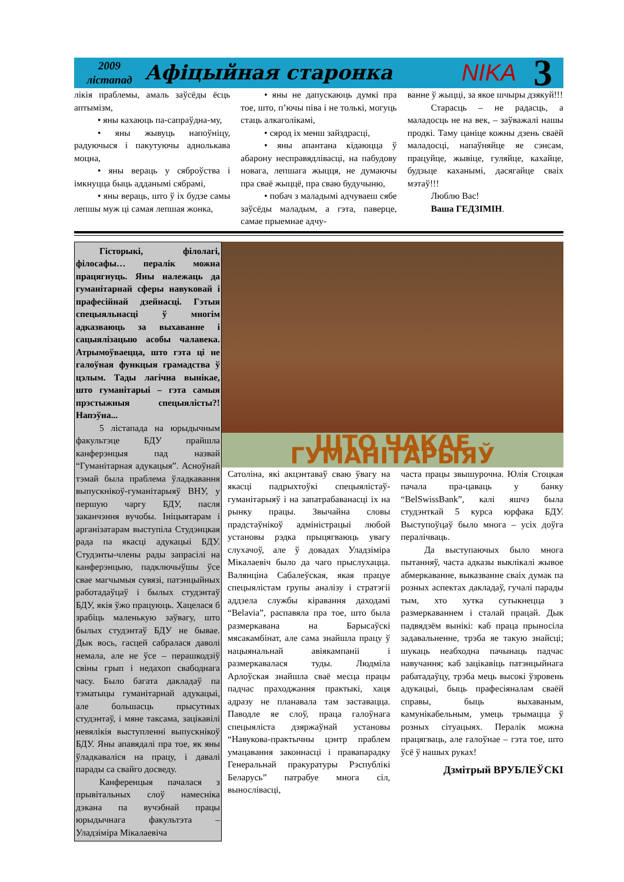2009
лістапад
Афіцыйная старонка
NIKA
3
лікія праблемы, амаль заўсёды ёсць аптымізм,
• яны кахаюць па-сапраўдна-му,
• яны жывуць напоўніцу, радуючыся і пакутуючы аднолькава моцна,
• яны вераць у сяброўства і імкнуцца быць адданымі сябрамі,
• яны вераць, што ў іх будзе самы лепшы муж ці самая лепшая жонка,
• яны не дапускаюць думкі пра тое, што, п’ючы піва і не толькі, могуць стаць алкаголікамі,
• сярод іх менш зайздрасці,
• яны апантана кідаюцца ў абарону несправядлівасці, на пабудову новага, лепшага жыцця, не думаючы пра сваё жыццё, пра сваю будучыню,
• побач з маладымі адчуваеш сябе заўсёды маладым, а гэта, паверце, самае прыемнае адчу-
ванне ў жыцці, за якое шчыры дзякуй!!!
Старасць – не радасць, а маладосць не на век, – заўважалі нашы продкі. Таму цаніце кожны дзень сваёй маладосці, напаўняйце яе сэнсам, працуйце, жывіце, гуляйце, кахайце, будзьце каханымі, дасягайце сваіх мэтаў!!!
Люблю Вас!
Ваша ГЕДЗІМІН.
Гісторыкі, філолагі, філосафы… пералік можна працягнуць. Яны належаць да гуманітарнай сферы навуковай і прафесійнай дзейнасці. Гэтыя спецыяльнасці ў многім адказваюць за выхаванне і сацыялізацыю асобы чалавека. Атрымоўваецца, што гэта ці не галоўная функцыя грамадства ў цэлым. Тады лагічна вынікае, што гуманітарыі – гэта самыя прэстыжныя спецыялісты?! Напэўна...
5 лістапада на юрыдычным факультэце БДУ прайшла канферэнцыя пад назвай “Гуманітарная адукацыя”. Асноўнай тэмай была праблема ўладкавання выпускнікоў-гуманітарыяў ВНУ, у першую чаргу БДУ, пасля заканчэння вучобы. Ініцыятарам і арганізатарам выступіла Студэнцкая рада па якасці адукацыі БДУ. Студэнты-члены рады запрасілі на канферэнцыю, падключыўшы ўсе свае магчымыя сувязі, патэнцыйных работадаўцаў і былых студэнтаў БДУ, якія ўжо працуюць. Хацелася б зрабіць маленькую заўвагу, што былых студэнтаў БДУ не бывае. Дык вось, гасцей сабралася даволі немала, але не ўсе – перашкодзіў свіны грып і недахоп свабоднага часу. Было багата дакладаў па тэматыцы гуманітарнай адукацыі, але большасць прысутных студэнтаў, і мяне таксама, зацікавілі невялікія выступленні выпускнікоў БДУ. Яны апавядалі пра тое, як яны ўладкаваліся на працу, і давалі парады са свайго досведу.
Канференцыя пачалася з прывітальных слоў намесніка дэкана па вучэбнай працы юрыдычнага факультэта – Уладзіміра Мікалаевіча
ШТО ЧАКАЕ ГУМАНІТАРЫЯЎ
Сатоліна, які акцэнтаваў сваю ўвагу на якасці падрыхтоўкі спецыялістаў-гуманітарыяў і на запатрабаванасці іх на рынку працы. Звычайна словы прадстаўнікоў адміністрацыі любой установы рэдка прыцягваюць увагу слухачоў, але ў довадах Уладзіміра Мікалаевіч было да чаго прыслухацца. Валянціна Сабалеўская, якая працуе спецыялістам групы аналізу і стратэгіі аддзела службы кіравання даходамі “Belavia”, распавяла пра тое, што была размеркавана на Барысаўскі мясакамбінат, але сама знайшла працу ў нацыянальнай авіякампаніі і размеркавалася туды. Людміла Арлоўская знайшла сваё месца працы падчас праходжання практыкі, хаця адразу не планавала там заставацца. Паводле яе слоў, праца галоўнага спецыяліста дзяржаўнай установы “Навукова-практычны цэнтр праблем умацавання законнасці і правапарадку Генеральнай пракуратуры Рэспублікі Беларусь” патрабуе многа сіл, вынослівасці,
часта працы звышурочна. Юлія Стоцкая пачала пра-цаваць у банку “BelSwissBank”, калі яшчэ была студэнткай 5 курса юрфака БДУ. Выступоўцаў было многа – усіх доўга пералічваць.
Да выступаючых было многа пытанняў, часта адказы выклікалі жывое абмеркаванне, выказванне сваіх думак па розных аспектах дакладаў, гучалі парады тым, хто хутка сутыкнецца з размеркаваннем і сталай працай. Дык падвядзём вынікі: каб праца прыносіла задавальненне, трэба яе такую знайсці; шукаць неабходна пачынаць падчас навучання; каб зацікавіць патэнцыйнага рабатадаўцу, трэба мець высокі ўзровень адукацыі, быць прафесіяналам сваёй справы, быць выхаваным, камунікабельным, умець трымацца ў розных сітуацыях. Пералік можна працягваць, але галоўнае – гэта тое, што ўсё ў нашых руках!
Дзмітрый ВРУБЛЕЎСКІ